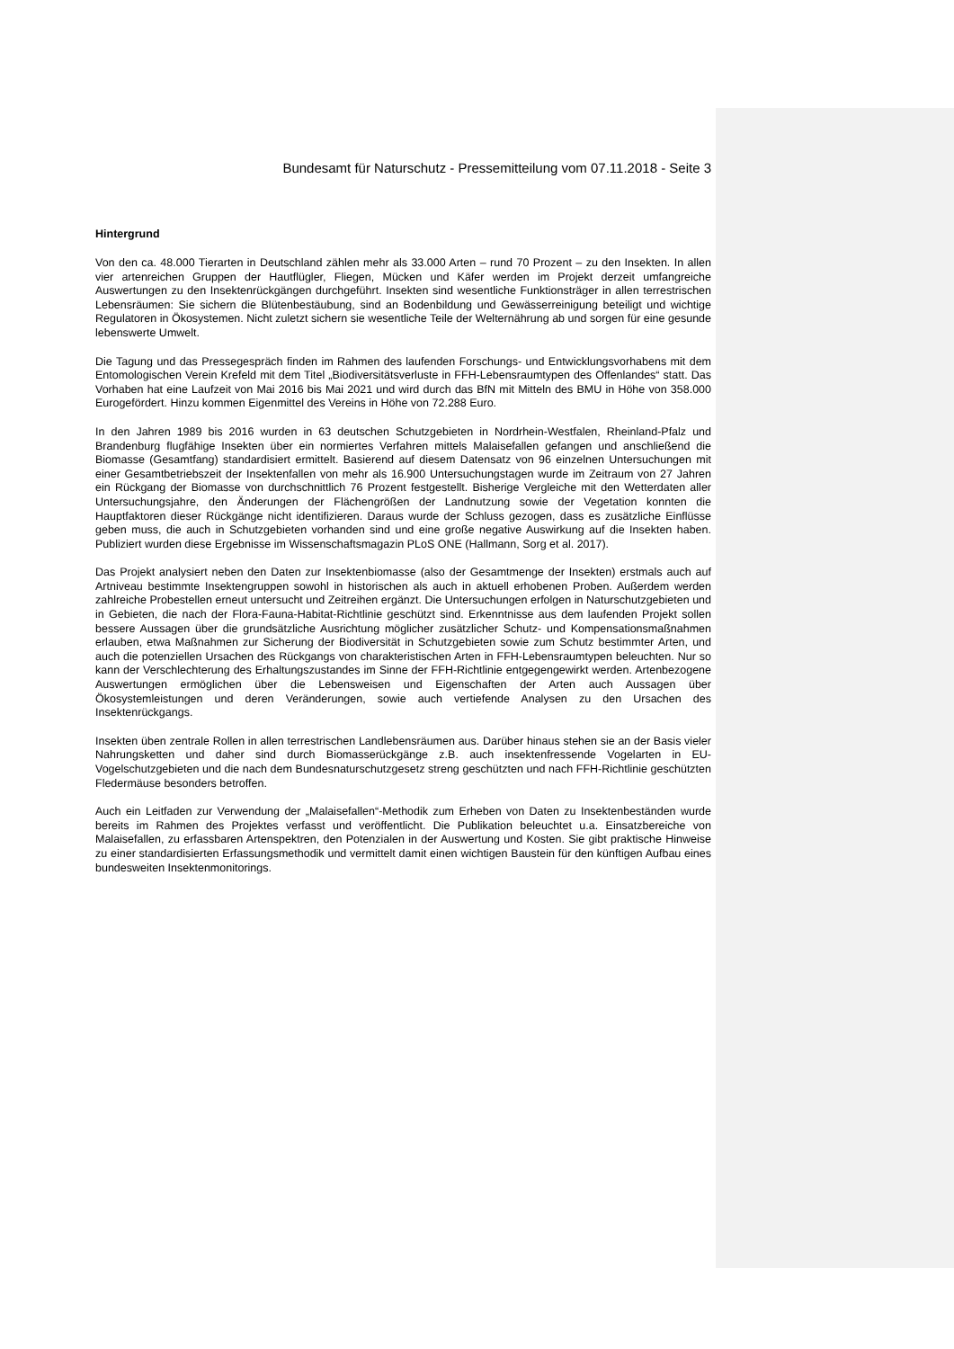Bundesamt für Naturschutz - Pressemitteilung vom 07.11.2018 - Seite 3
Hintergrund
Von den ca. 48.000 Tierarten in Deutschland zählen mehr als 33.000 Arten – rund 70 Prozent – zu den Insekten. In allen vier artenreichen Gruppen der Hautflügler, Fliegen, Mücken und Käfer werden im Projekt derzeit umfangreiche Auswertungen zu den Insektenrückgängen durchgeführt. Insekten sind wesentliche Funktionsträger in allen terrestrischen Lebensräumen: Sie sichern die Blütenbestäubung, sind an Bodenbildung und Gewässerreinigung beteiligt und wichtige Regulatoren in Ökosystemen. Nicht zuletzt sichern sie wesentliche Teile der Welternährung ab und sorgen für eine gesunde lebenswerte Umwelt.
Die Tagung und das Pressegespräch finden im Rahmen des laufenden Forschungs- und Entwicklungsvorhabens mit dem Entomologischen Verein Krefeld mit dem Titel „Biodiversitätsverluste in FFH-Lebensraumtypen des Offenlandes“ statt. Das Vorhaben hat eine Laufzeit von Mai 2016 bis Mai 2021 und wird durch das BfN mit Mitteln des BMU in Höhe von 358.000 Eurogefördert. Hinzu kommen Eigenmittel des Vereins in Höhe von 72.288 Euro.
In den Jahren 1989 bis 2016 wurden in 63 deutschen Schutzgebieten in Nordrhein-Westfalen, Rheinland-Pfalz und Brandenburg flugfähige Insekten über ein normiertes Verfahren mittels Malaisefallen gefangen und anschließend die Biomasse (Gesamtfang) standardisiert ermittelt. Basierend auf diesem Datensatz von 96 einzelnen Untersuchungen mit einer Gesamtbetriebszeit der Insektenfallen von mehr als 16.900 Untersuchungstagen wurde im Zeitraum von 27 Jahren ein Rückgang der Biomasse von durchschnittlich 76 Prozent festgestellt. Bisherige Vergleiche mit den Wetterdaten aller Untersuchungsjahre, den Änderungen der Flächengrößen der Landnutzung sowie der Vegetation konnten die Hauptfaktoren dieser Rückgänge nicht identifizieren. Daraus wurde der Schluss gezogen, dass es zusätzliche Einflüsse geben muss, die auch in Schutzgebieten vorhanden sind und eine große negative Auswirkung auf die Insekten haben. Publiziert wurden diese Ergebnisse im Wissenschaftsmagazin PLoS ONE (Hallmann, Sorg et al. 2017).
Das Projekt analysiert neben den Daten zur Insektenbiomasse (also der Gesamtmenge der Insekten) erstmals auch auf Artniveau bestimmte Insektengruppen sowohl in historischen als auch in aktuell erhobenen Proben. Außerdem werden zahlreiche Probestellen erneut untersucht und Zeitreihen ergänzt. Die Untersuchungen erfolgen in Naturschutzgebieten und in Gebieten, die nach der Flora-Fauna-Habitat-Richtlinie geschützt sind. Erkenntnisse aus dem laufenden Projekt sollen bessere Aussagen über die grundsätzliche Ausrichtung möglicher zusätzlicher Schutz- und Kompensationsmaßnahmen erlauben, etwa Maßnahmen zur Sicherung der Biodiversität in Schutzgebieten sowie zum Schutz bestimmter Arten, und auch die potenziellen Ursachen des Rückgangs von charakteristischen Arten in FFH-Lebensraumtypen beleuchten. Nur so kann der Verschlechterung des Erhaltungszustandes im Sinne der FFH-Richtlinie entgegengewirkt werden. Artenbezogene Auswertungen ermöglichen über die Lebensweisen und Eigenschaften der Arten auch Aussagen über Ökosystemleistungen und deren Veränderungen, sowie auch vertiefende Analysen zu den Ursachen des Insektenrückgangs.
Insekten üben zentrale Rollen in allen terrestrischen Landlebensräumen aus. Darüber hinaus stehen sie an der Basis vieler Nahrungsketten und daher sind durch Biomasserückgänge z.B. auch insektenfressende Vogelarten in EU-Vogelschutzgebieten und die nach dem Bundesnaturschutzgesetz streng geschützten und nach FFH-Richtlinie geschützten Fledermäuse besonders betroffen.
Auch ein Leitfaden zur Verwendung der „Malaisefallen“-Methodik zum Erheben von Daten zu Insektenbeständen wurde bereits im Rahmen des Projektes verfasst und veröffentlicht. Die Publikation beleuchtet u.a. Einsatzbereiche von Malaisefallen, zu erfassbaren Artenspektren, den Potenzialen in der Auswertung und Kosten. Sie gibt praktische Hinweise zu einer standardisierten Erfassungsmethodik und vermittelt damit einen wichtigen Baustein für den künftigen Aufbau eines bundesweiten Insektenmonitorings.